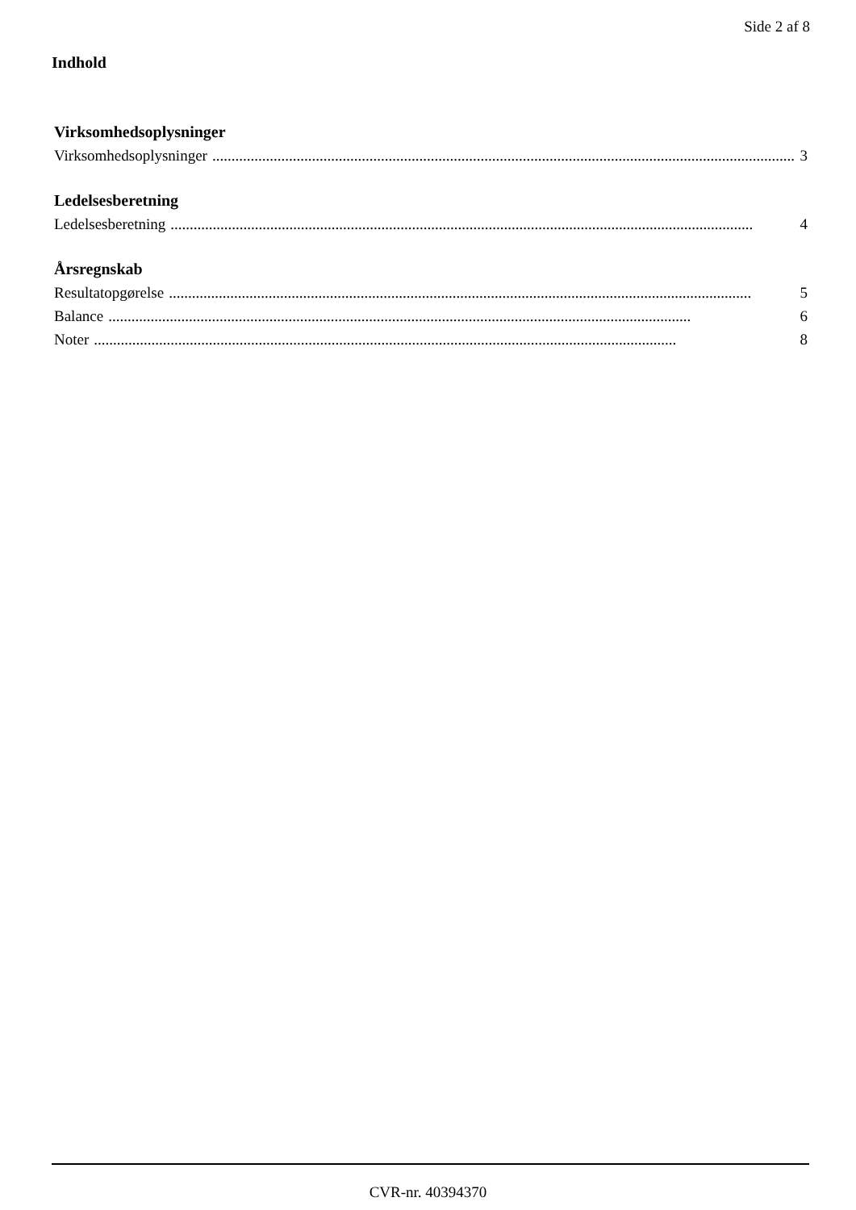Side 2 af 8
Indhold
Virksomhedsoplysninger
Virksomhedsoplysninger........................................................................................................................................................ 3
Ledelsesberetning
Ledelsesberetning........................................................................................................................................................ 4
Årsregnskab
Resultatopgørelse........................................................................................................................................................ 5
Balance........................................................................................................................................................ 6
Noter........................................................................................................................................................ 8
CVR-nr. 40394370